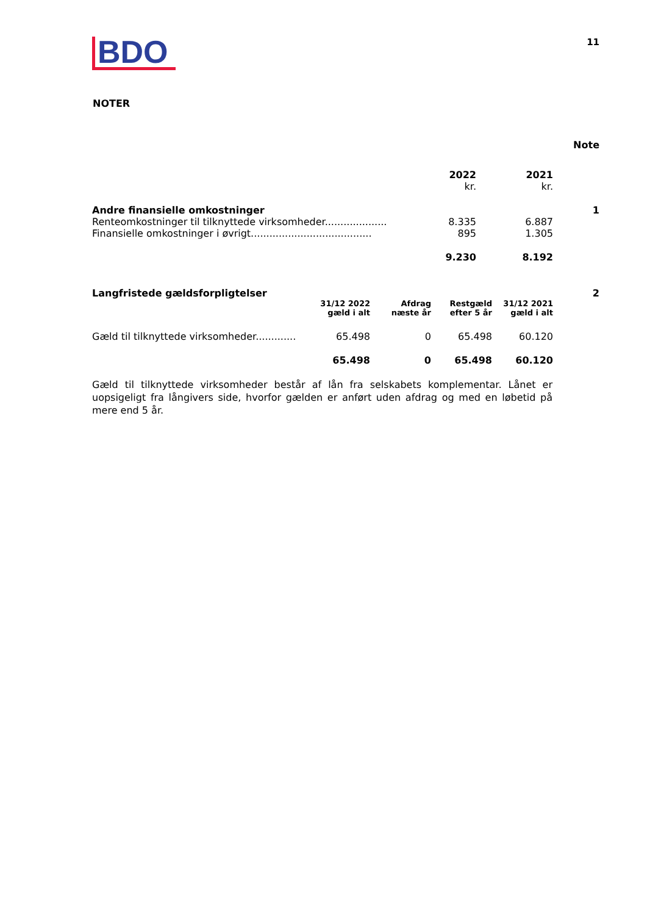BDO
11
NOTER
| | | | Note |
| | 2022 kr. | 2021 kr. | |
| Andre finansielle omkostninger | | | 1 |
| Renteomkostninger til tilknyttede virksomheder.................... | 8.335 | 6.887 | |
| Finansielle omkostninger i øvrigt....................................... | 895 | 1.305 | |
| | 9.230 | 8.192 | |
| Langfristede gældsforpligtelser | | | | | 2 |
| | 31/12 2022 gæld i alt | Afdrag næste år | Restgæld efter 5 år | 31/12 2021 gæld i alt | |
| Gæld til tilknyttede virksomheder............. | 65.498 | 0 | 65.498 | 60.120 | |
| | 65.498 | 0 | 65.498 | 60.120 | |
Gæld til tilknyttede virksomheder består af lån fra selskabets komplementar. Lånet er uopsigeligt fra långivers side, hvorfor gælden er anført uden afdrag og med en løbetid på mere end 5 år.